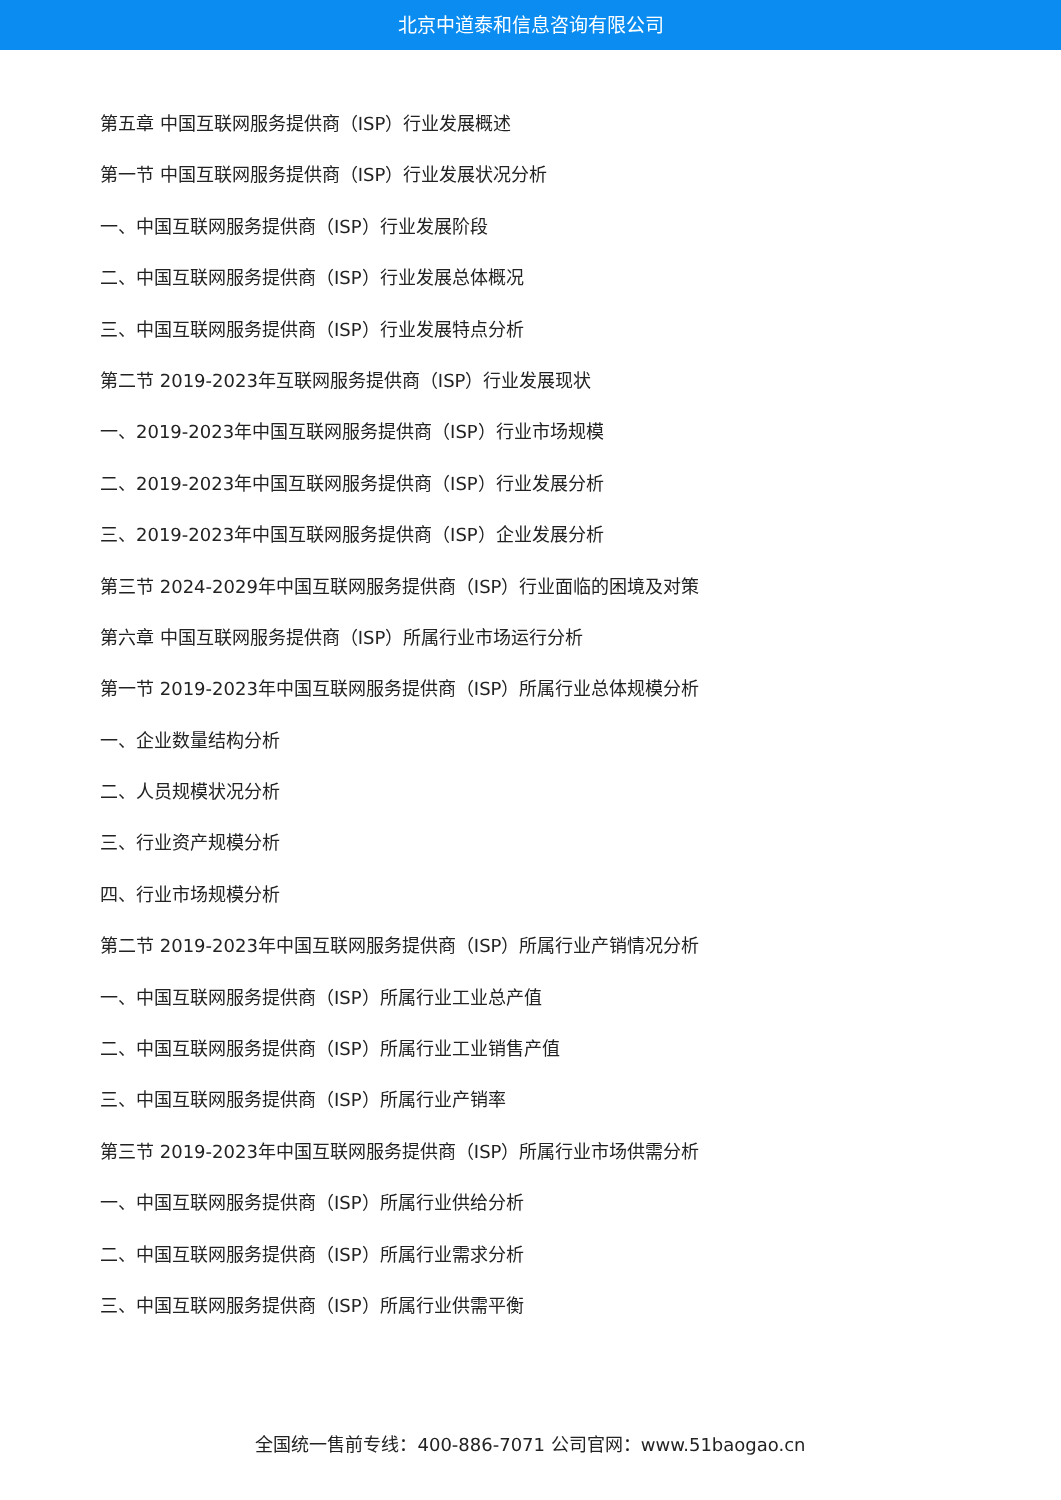北京中道泰和信息咨询有限公司
第五章 中国互联网服务提供商（ISP）行业发展概述
第一节 中国互联网服务提供商（ISP）行业发展状况分析
一、中国互联网服务提供商（ISP）行业发展阶段
二、中国互联网服务提供商（ISP）行业发展总体概况
三、中国互联网服务提供商（ISP）行业发展特点分析
第二节 2019-2023年互联网服务提供商（ISP）行业发展现状
一、2019-2023年中国互联网服务提供商（ISP）行业市场规模
二、2019-2023年中国互联网服务提供商（ISP）行业发展分析
三、2019-2023年中国互联网服务提供商（ISP）企业发展分析
第三节 2024-2029年中国互联网服务提供商（ISP）行业面临的困境及对策
第六章 中国互联网服务提供商（ISP）所属行业市场运行分析
第一节 2019-2023年中国互联网服务提供商（ISP）所属行业总体规模分析
一、企业数量结构分析
二、人员规模状况分析
三、行业资产规模分析
四、行业市场规模分析
第二节 2019-2023年中国互联网服务提供商（ISP）所属行业产销情况分析
一、中国互联网服务提供商（ISP）所属行业工业总产值
二、中国互联网服务提供商（ISP）所属行业工业销售产值
三、中国互联网服务提供商（ISP）所属行业产销率
第三节 2019-2023年中国互联网服务提供商（ISP）所属行业市场供需分析
一、中国互联网服务提供商（ISP）所属行业供给分析
二、中国互联网服务提供商（ISP）所属行业需求分析
三、中国互联网服务提供商（ISP）所属行业供需平衡
全国统一售前专线：400-886-7071 公司官网：www.51baogao.cn